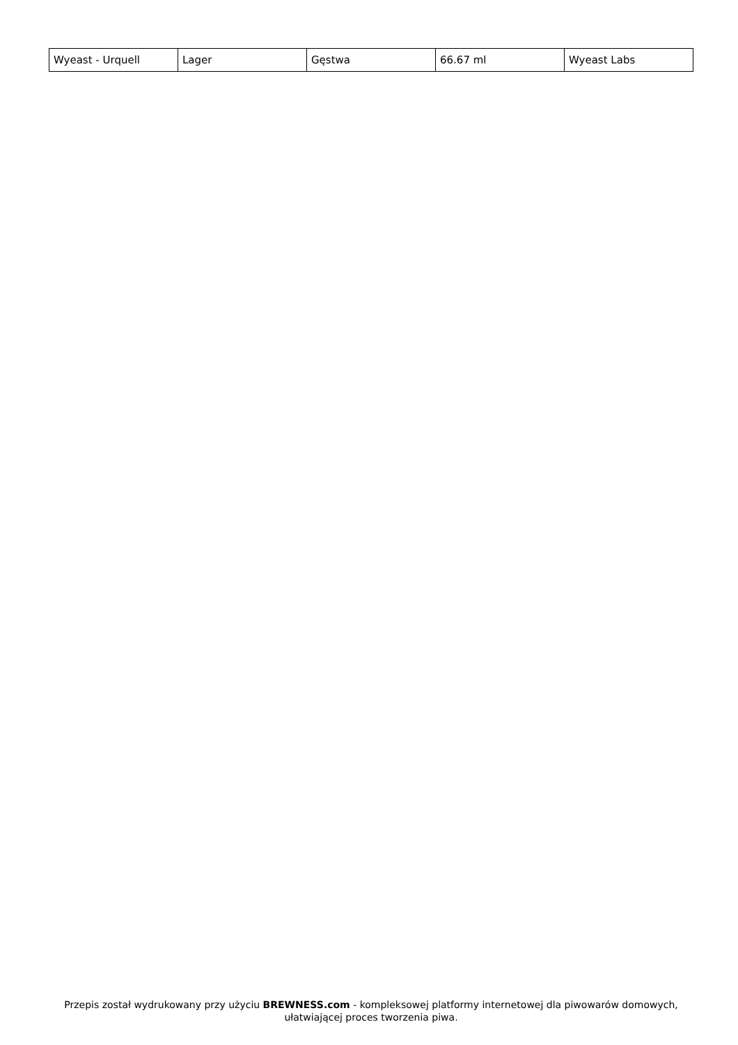| Wyeast - Urquell | Lager | Gęstwa | 66.67 ml | Wyeast Labs |
Przepis został wydrukowany przy użyciu BREWNESS.com - kompleksowej platformy internetowej dla piwowarów domowych, ułatwiającej proces tworzenia piwa.